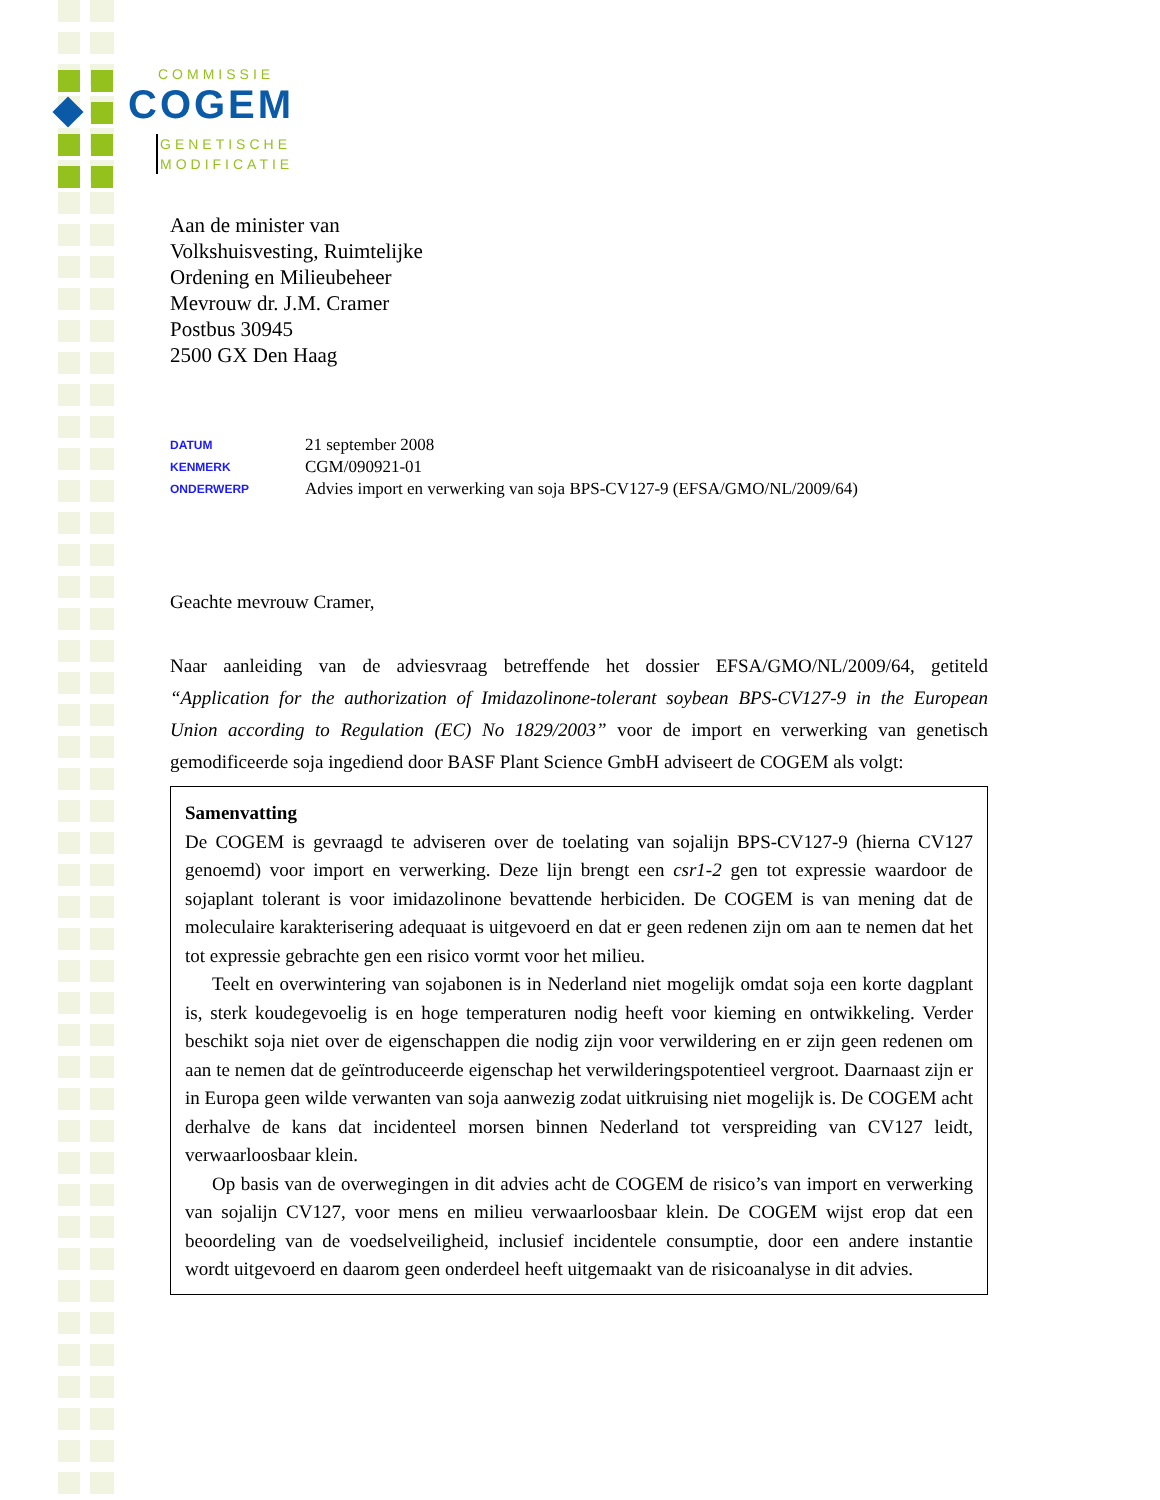COMMISSIE
COGEM
GENETISCHE
MODIFICATIE
Aan de minister van
Volkshuisvesting, Ruimtelijke
Ordening en Milieubeheer
Mevrouw dr. J.M. Cramer
Postbus 30945
2500 GX Den Haag
DATUM 21 september 2008
KENMERK CGM/090921-01
ONDERWERP Advies import en verwerking van soja BPS-CV127-9 (EFSA/GMO/NL/2009/64)
Geachte mevrouw Cramer,
Naar aanleiding van de adviesvraag betreffende het dossier EFSA/GMO/NL/2009/64, getiteld “Application for the authorization of Imidazolinone-tolerant soybean BPS-CV127-9 in the European Union according to Regulation (EC) No 1829/2003” voor de import en verwerking van genetisch gemodificeerde soja ingediend door BASF Plant Science GmbH adviseert de COGEM als volgt:
Samenvatting
De COGEM is gevraagd te adviseren over de toelating van sojalijn BPS-CV127-9 (hierna CV127 genoemd) voor import en verwerking. Deze lijn brengt een csr1-2 gen tot expressie waardoor de sojaplant tolerant is voor imidazolinone bevattende herbiciden. De COGEM is van mening dat de moleculaire karakterisering adequaat is uitgevoerd en dat er geen redenen zijn om aan te nemen dat het tot expressie gebrachte gen een risico vormt voor het milieu.
Teelt en overwintering van sojabonen is in Nederland niet mogelijk omdat soja een korte dagplant is, sterk koudegevoelig is en hoge temperaturen nodig heeft voor kieming en ontwikkeling. Verder beschikt soja niet over de eigenschappen die nodig zijn voor verwildering en er zijn geen redenen om aan te nemen dat de geïntroduceerde eigenschap het verwilderingspotentieel vergroot. Daarnaast zijn er in Europa geen wilde verwanten van soja aanwezig zodat uitkruising niet mogelijk is. De COGEM acht derhalve de kans dat incidenteel morsen binnen Nederland tot verspreiding van CV127 leidt, verwaarloosbaar klein.
Op basis van de overwegingen in dit advies acht de COGEM de risico’s van import en verwerking van sojalijn CV127, voor mens en milieu verwaarloosbaar klein. De COGEM wijst erop dat een beoordeling van de voedselveiligheid, inclusief incidentele consumptie, door een andere instantie wordt uitgevoerd en daarom geen onderdeel heeft uitgemaakt van de risicoanalyse in dit advies.